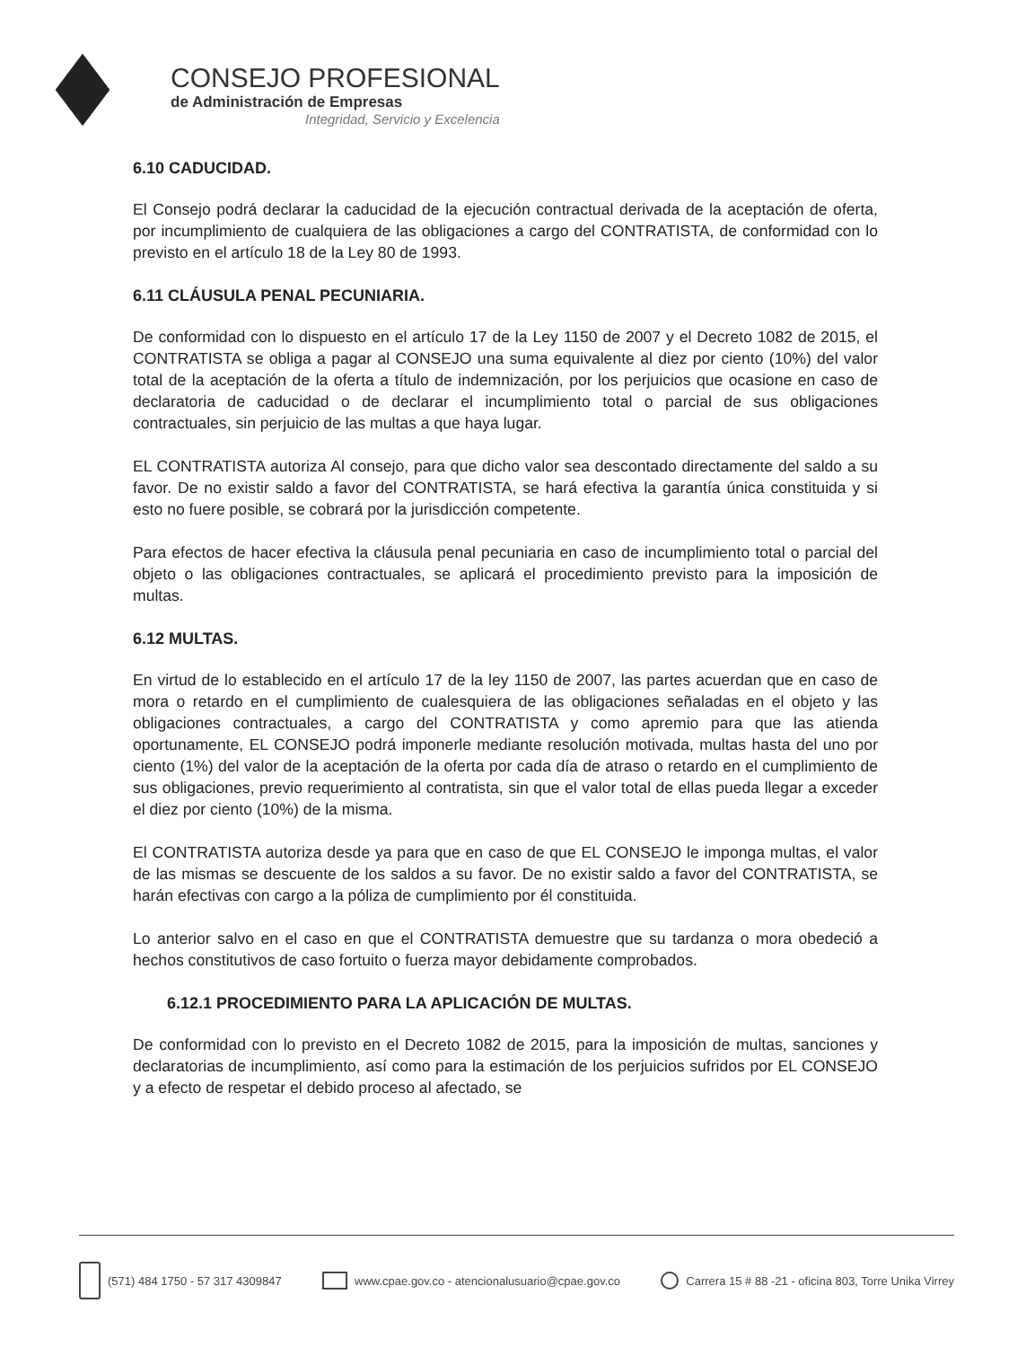CONSEJO PROFESIONAL
de Administración de Empresas
Integridad, Servicio y Excelencia
6.10 CADUCIDAD.
El Consejo podrá declarar la caducidad de la ejecución contractual derivada de la aceptación de oferta, por incumplimiento de cualquiera de las obligaciones a cargo del CONTRATISTA, de conformidad con lo previsto en el artículo 18 de la Ley 80 de 1993.
6.11 CLÁUSULA PENAL PECUNIARIA.
De conformidad con lo dispuesto en el artículo 17 de la Ley 1150 de 2007 y el Decreto 1082 de 2015, el CONTRATISTA se obliga a pagar al CONSEJO una suma equivalente al diez por ciento (10%) del valor total de la aceptación de la oferta a título de indemnización, por los perjuicios que ocasione en caso de declaratoria de caducidad o de declarar el incumplimiento total o parcial de sus obligaciones contractuales, sin perjuicio de las multas a que haya lugar.
EL CONTRATISTA autoriza Al consejo, para que dicho valor sea descontado directamente del saldo a su favor. De no existir saldo a favor del CONTRATISTA, se hará efectiva la garantía única constituida y si esto no fuere posible, se cobrará por la jurisdicción competente.
Para efectos de hacer efectiva la cláusula penal pecuniaria en caso de incumplimiento total o parcial del objeto o las obligaciones contractuales, se aplicará el procedimiento previsto para la imposición de multas.
6.12 MULTAS.
En virtud de lo establecido en el artículo 17 de la ley 1150 de 2007, las partes acuerdan que en caso de mora o retardo en el cumplimiento de cualesquiera de las obligaciones señaladas en el objeto y las obligaciones contractuales, a cargo del CONTRATISTA y como apremio para que las atienda oportunamente, EL CONSEJO podrá imponerle mediante resolución motivada, multas hasta del uno por ciento (1%) del valor de la aceptación de la oferta por cada día de atraso o retardo en el cumplimiento de sus obligaciones, previo requerimiento al contratista, sin que el valor total de ellas pueda llegar a exceder el diez por ciento (10%) de la misma.
El CONTRATISTA autoriza desde ya para que en caso de que EL CONSEJO le imponga multas, el valor de las mismas se descuente de los saldos a su favor. De no existir saldo a favor del CONTRATISTA, se harán efectivas con cargo a la póliza de cumplimiento por él constituida.
Lo anterior salvo en el caso en que el CONTRATISTA demuestre que su tardanza o mora obedeció a hechos constitutivos de caso fortuito o fuerza mayor debidamente comprobados.
6.12.1 PROCEDIMIENTO PARA LA APLICACIÓN DE MULTAS.
De conformidad con lo previsto en el Decreto 1082 de 2015, para la imposición de multas, sanciones y declaratorias de incumplimiento, así como para la estimación de los perjuicios sufridos por EL CONSEJO y a efecto de respetar el debido proceso al afectado, se
(571) 484 1750 - 57 317 4309847 www.cpae.gov.co - atencionalusuario@cpae.gov.co Carrera 15 # 88 -21 - oficina 803, Torre Unika Virrey